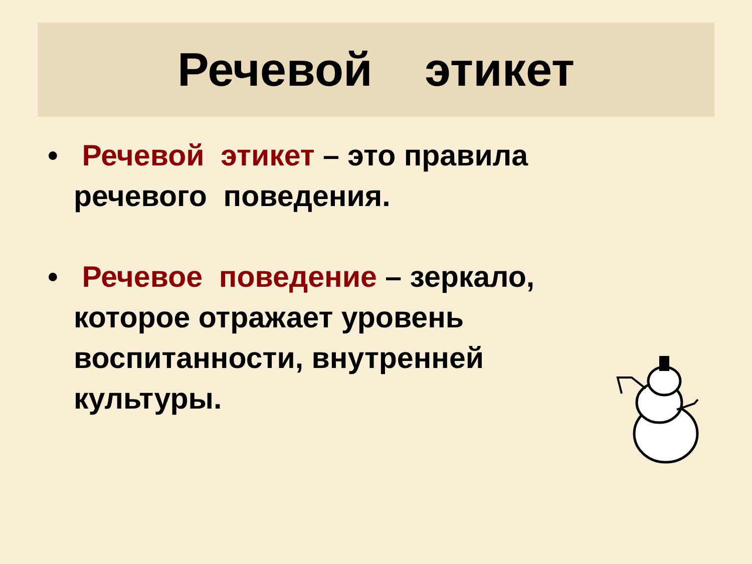Речевой этикет
• Речевой этикет – это правила речевого поведения.
• Речевое поведение – зеркало, которое отражает уровень воспитанности, внутренней культуры.